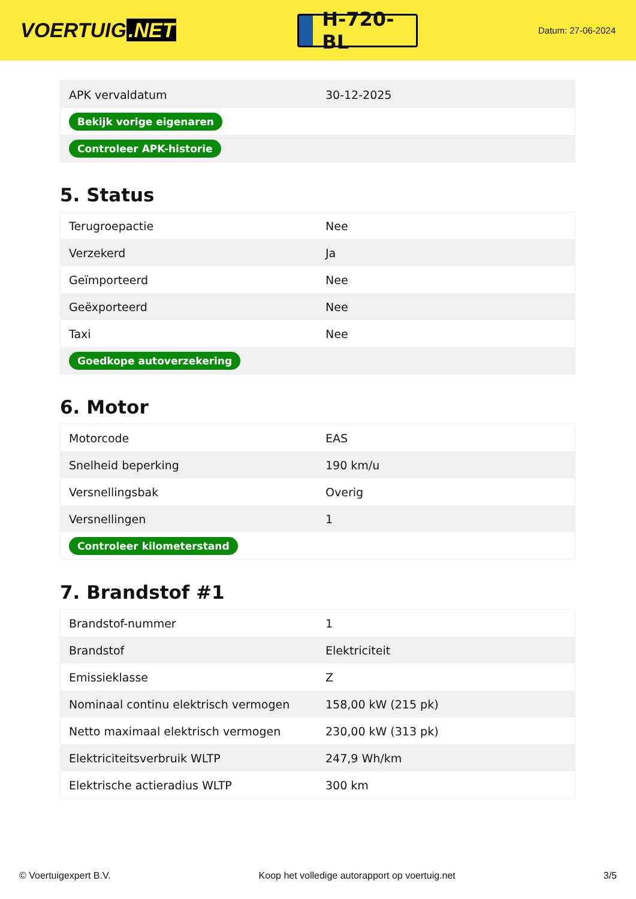VOERTUIG.NET
H-720-BL
Datum: 27-06-2024
| APK vervaldatum | 30-12-2025 |
| Bekijk vorige eigenaren | |
| Controleer APK-historie | |
5. Status
| Terugroepactie | Nee |
| Verzekerd | Ja |
| Geïmporteerd | Nee |
| Geëxporteerd | Nee |
| Taxi | Nee |
| Goedkope autoverzekering | |
6. Motor
| Motorcode | EAS |
| Snelheid beperking | 190 km/u |
| Versnellingsbak | Overig |
| Versnellingen | 1 |
| Controleer kilometerstand | |
7. Brandstof #1
| Brandstof-nummer | 1 |
| Brandstof | Elektriciteit |
| Emissieklasse | Z |
| Nominaal continu elektrisch vermogen | 158,00 kW (215 pk) |
| Netto maximaal elektrisch vermogen | 230,00 kW (313 pk) |
| Elektriciteitsverbruik WLTP | 247,9 Wh/km |
| Elektrische actieradius WLTP | 300 km |
© Voertuigexpert B.V. Koop het volledige autorapport op voertuig.net 3/5